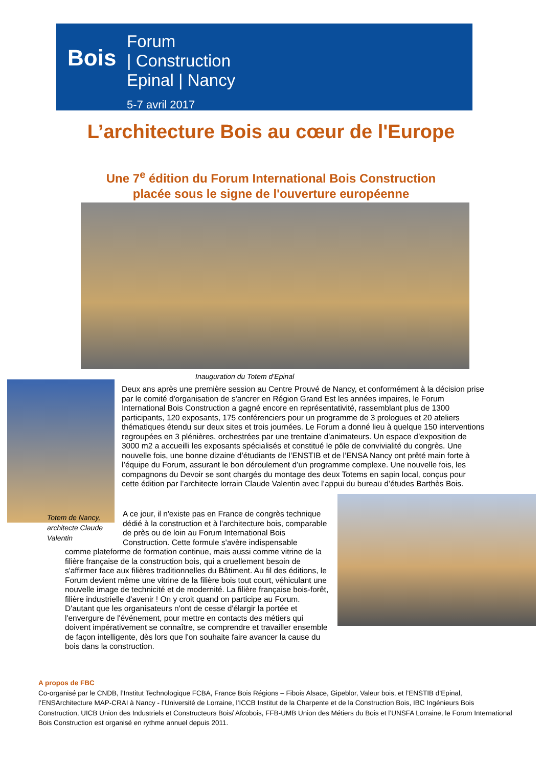Bois
Forum
| Construction
Epinal | Nancy
5-7 avril 2017
L’architecture Bois au cœur de l'Europe
Une 7<sup>e</sup> édition du Forum International Bois Construction
placée sous le signe de l'ouverture européenne
Inauguration du Totem d’Epinal
Totem de Nancy,
architecte Claude
Valentin
Deux ans après une première session au Centre Prouvé de Nancy, et conformément à la décision prise par le comité d'organisation de s'ancrer en Région Grand Est les années impaires, le Forum International Bois Construction a gagné encore en représentativité, rassemblant plus de 1300 participants, 120 exposants, 175 conférenciers pour un programme de 3 prologues et 20 ateliers thématiques étendu sur deux sites et trois journées. Le Forum a donné lieu à quelque 150 interventions regroupées en 3 plénières, orchestrées par une trentaine d’animateurs. Un espace d’exposition de 3000 m2 a accueilli les exposants spécialisés et constitué le pôle de convivialité du congrès. Une nouvelle fois, une bonne dizaine d’étudiants de l’ENSTIB et de l’ENSA Nancy ont prêté main forte à l’équipe du Forum, assurant le bon déroulement d’un programme complexe. Une nouvelle fois, les compagnons du Devoir se sont chargés du montage des deux Totems en sapin local, conçus pour cette édition par l’architecte lorrain Claude Valentin avec l’appui du bureau d’études Barthès Bois.
A ce jour, il n'existe pas en France de congrès technique dédié à la construction et à l'architecture bois, comparable de près ou de loin au Forum International Bois Construction. Cette formule s'avère indispensable
comme plateforme de formation continue, mais aussi comme vitrine de la filière française de la construction bois, qui a cruellement besoin de s'affirmer face aux filières traditionnelles du Bâtiment. Au fil des éditions, le Forum devient même une vitrine de la filière bois tout court, véhiculant une nouvelle image de technicité et de modernité. La filière française bois-forêt, filière industrielle d'avenir ! On y croit quand on participe au Forum. D'autant que les organisateurs n'ont de cesse d'élargir la portée et l'envergure de l'événement, pour mettre en contacts des métiers qui doivent impérativement se connaître, se comprendre et travailler ensemble de façon intelligente, dès lors que l'on souhaite faire avancer la cause du bois dans la construction.
A propos de FBC
Co-organisé par le CNDB, l’Institut Technologique FCBA, France Bois Régions – Fibois Alsace, Gipeblor, Valeur bois, et l’ENSTIB d’Epinal, l’ENSArchitecture MAP-CRAI à Nancy - l’Université de Lorraine, l’ICCB Institut de la Charpente et de la Construction Bois, IBC Ingénieurs Bois Construction, UICB Union des Industriels et Constructeurs Bois/ Afcobois, FFB-UMB Union des Métiers du Bois et l’UNSFA Lorraine, le Forum International Bois Construction est organisé en rythme annuel depuis 2011.